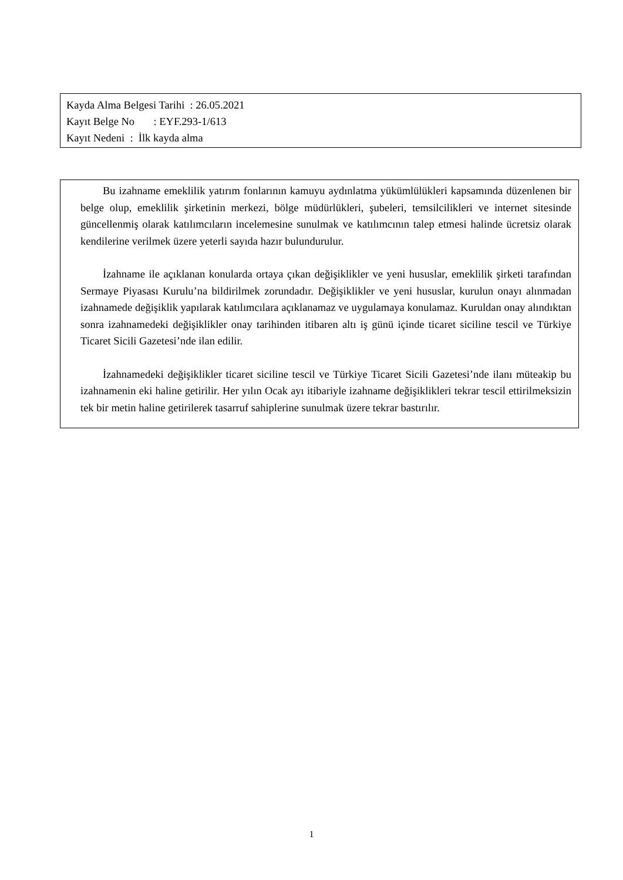Kayda Alma Belgesi Tarihi : 26.05.2021
Kayıt Belge No : EYF.293-1/613
Kayıt Nedeni : İlk kayda alma
Bu izahname emeklilik yatırım fonlarının kamuyu aydınlatma yükümlülükleri kapsamında düzenlenen bir belge olup, emeklilik şirketinin merkezi, bölge müdürlükleri, şubeleri, temsilcilikleri ve internet sitesinde güncellenmiş olarak katılımcıların incelemesine sunulmak ve katılımcının talep etmesi halinde ücretsiz olarak kendilerine verilmek üzere yeterli sayıda hazır bulundurulur.
İzahname ile açıklanan konularda ortaya çıkan değişiklikler ve yeni hususlar, emeklilik şirketi tarafından Sermaye Piyasası Kurulu’na bildirilmek zorundadır. Değişiklikler ve yeni hususlar, kurulun onayı alınmadan izahnamede değişiklik yapılarak katılımcılara açıklanamaz ve uygulamaya konulamaz. Kuruldan onay alındıktan sonra izahnamedeki değişiklikler onay tarihinden itibaren altı iş günü içinde ticaret siciline tescil ve Türkiye Ticaret Sicili Gazetesi’nde ilan edilir.
İzahnamedeki değişiklikler ticaret siciline tescil ve Türkiye Ticaret Sicili Gazetesi’nde ilanı müteakip bu izahnamenin eki haline getirilir. Her yılın Ocak ayı itibariyle izahname değişiklikleri tekrar tescil ettirilmeksizin tek bir metin haline getirilerek tasarruf sahiplerine sunulmak üzere tekrar bastırılır.
1